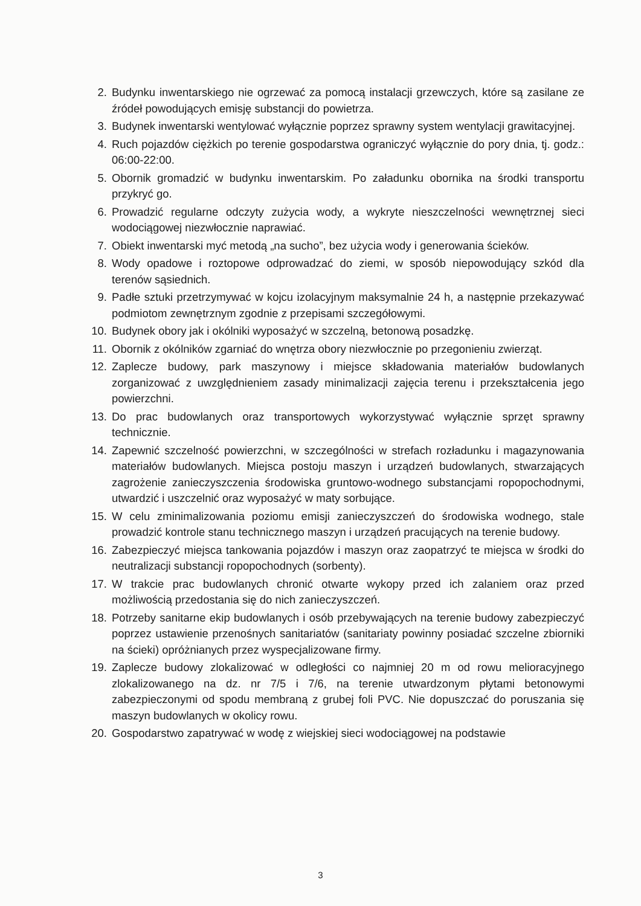2. Budynku inwentarskiego nie ogrzewać za pomocą instalacji grzewczych, które są zasilane ze źródeł powodujących emisję substancji do powietrza.
3. Budynek inwentarski wentylować wyłącznie poprzez sprawny system wentylacji grawitacyjnej.
4. Ruch pojazdów ciężkich po terenie gospodarstwa ograniczyć wyłącznie do pory dnia, tj. godz.: 06:00-22:00.
5. Obornik gromadzić w budynku inwentarskim. Po załadunku obornika na środki transportu przykryć go.
6. Prowadzić regularne odczyty zużycia wody, a wykryte nieszczelności wewnętrznej sieci wodociągowej niezwłocznie naprawiać.
7. Obiekt inwentarski myć metodą „na sucho”, bez użycia wody i generowania ścieków.
8. Wody opadowe i roztopowe odprowadzać do ziemi, w sposób niepowodujący szkód dla terenów sąsiednich.
9. Padłe sztuki przetrzymywać w kojcu izolacyjnym maksymalnie 24 h, a następnie przekazywać podmiotom zewnętrznym zgodnie z przepisami szczegółowymi.
10. Budynek obory jak i okólniki wyposażyć w szczelną, betonową posadzkę.
11. Obornik z okólników zgarniać do wnętrza obory niezwłocznie po przegonieniu zwierząt.
12. Zaplecze budowy, park maszynowy i miejsce składowania materiałów budowlanych zorganizować z uwzględnieniem zasady minimalizacji zajęcia terenu i przekształcenia jego powierzchni.
13. Do prac budowlanych oraz transportowych wykorzystywać wyłącznie sprzęt sprawny technicznie.
14. Zapewnić szczelność powierzchni, w szczególności w strefach rozładunku i magazynowania materiałów budowlanych. Miejsca postoju maszyn i urządzeń budowlanych, stwarzających zagrożenie zanieczyszczenia środowiska gruntowo-wodnego substancjami ropopochodnymi, utwardzić i uszczelnić oraz wyposażyć w maty sorbujące.
15. W celu zminimalizowania poziomu emisji zanieczyszczeń do środowiska wodnego, stale prowadzić kontrole stanu technicznego maszyn i urządzeń pracujących na terenie budowy.
16. Zabezpieczyć miejsca tankowania pojazdów i maszyn oraz zaopatrzyć te miejsca w środki do neutralizacji substancji ropopochodnych (sorbenty).
17. W trakcie prac budowlanych chronić otwarte wykopy przed ich zalaniem oraz przed możliwością przedostania się do nich zanieczyszczeń.
18. Potrzeby sanitarne ekip budowlanych i osób przebywających na terenie budowy zabezpieczyć poprzez ustawienie przenośnych sanitariatów (sanitariaty powinny posiadać szczelne zbiorniki na ścieki) opróżnianych przez wyspecjalizowane firmy.
19. Zaplecze budowy zlokalizować w odległości co najmniej 20 m od rowu melioracyjnego zlokalizowanego na dz. nr 7/5 i 7/6, na terenie utwardzonym płytami betonowymi zabezpieczonymi od spodu membraną z grubej foli PVC. Nie dopuszczać do poruszania się maszyn budowlanych w okolicy rowu.
20. Gospodarstwo zapatrywać w wodę z wiejskiej sieci wodociągowej na podstawie
3